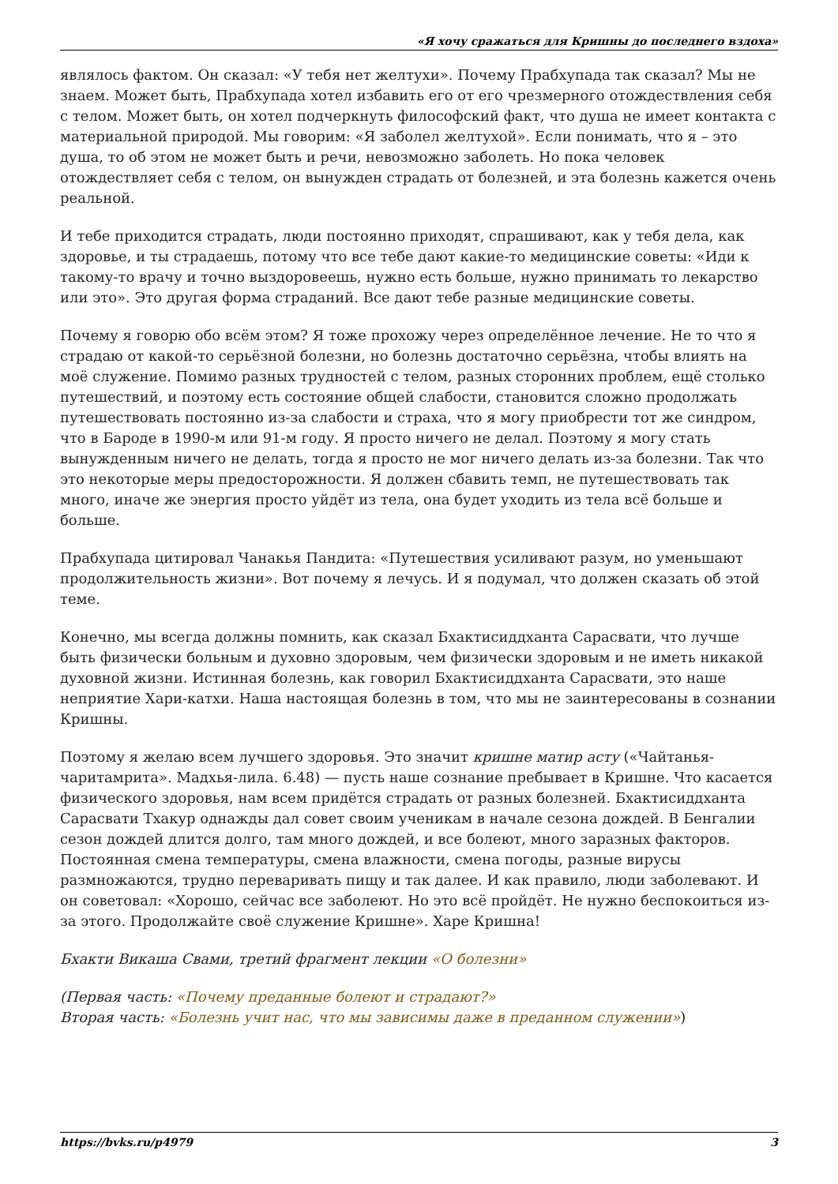«Я хочу сражаться для Кришны до последнего вздоха»
являлось фактом. Он сказал: «У тебя нет желтухи». Почему Прабхупада так сказал? Мы не знаем. Может быть, Прабхупада хотел избавить его от его чрезмерного отождествления себя с телом. Может быть, он хотел подчеркнуть философский факт, что душа не имеет контакта с материальной природой. Мы говорим: «Я заболел желтухой». Если понимать, что я – это душа, то об этом не может быть и речи, невозможно заболеть. Но пока человек отождествляет себя с телом, он вынужден страдать от болезней, и эта болезнь кажется очень реальной.
И тебе приходится страдать, люди постоянно приходят, спрашивают, как у тебя дела, как здоровье, и ты страдаешь, потому что все тебе дают какие-то медицинские советы: «Иди к такому-то врачу и точно выздоровеешь, нужно есть больше, нужно принимать то лекарство или это». Это другая форма страданий. Все дают тебе разные медицинские советы.
Почему я говорю обо всём этом? Я тоже прохожу через определённое лечение. Не то что я страдаю от какой-то серьёзной болезни, но болезнь достаточно серьёзна, чтобы влиять на моё служение. Помимо разных трудностей с телом, разных сторонних проблем, ещё столько путешествий, и поэтому есть состояние общей слабости, становится сложно продолжать путешествовать постоянно из-за слабости и страха, что я могу приобрести тот же синдром, что в Бароде в 1990-м или 91-м году. Я просто ничего не делал. Поэтому я могу стать вынужденным ничего не делать, тогда я просто не мог ничего делать из-за болезни. Так что это некоторые меры предосторожности. Я должен сбавить темп, не путешествовать так много, иначе же энергия просто уйдёт из тела, она будет уходить из тела всё больше и больше.
Прабхупада цитировал Чанакья Пандита: «Путешествия усиливают разум, но уменьшают продолжительность жизни». Вот почему я лечусь. И я подумал, что должен сказать об этой теме.
Конечно, мы всегда должны помнить, как сказал Бхактисиддханта Сарасвати, что лучше быть физически больным и духовно здоровым, чем физически здоровым и не иметь никакой духовной жизни. Истинная болезнь, как говорил Бхактисиддханта Сарасвати, это наше неприятие Хари-катхи. Наша настоящая болезнь в том, что мы не заинтересованы в сознании Кришны.
Поэтому я желаю всем лучшего здоровья. Это значит кришне матир асту («Чайтанья-чаритамрита». Мадхья-лила. 6.48) — пусть наше сознание пребывает в Кришне. Что касается физического здоровья, нам всем придётся страдать от разных болезней. Бхактисиддханта Сарасвати Тхакур однажды дал совет своим ученикам в начале сезона дождей. В Бенгалии сезон дождей длится долго, там много дождей, и все болеют, много заразных факторов. Постоянная смена температуры, смена влажности, смена погоды, разные вирусы размножаются, трудно переваривать пищу и так далее. И как правило, люди заболевают. И он советовал: «Хорошо, сейчас все заболеют. Но это всё пройдёт. Не нужно беспокоиться из-за этого. Продолжайте своё служение Кришне». Харе Кришна!
Бхакти Викаша Свами, третий фрагмент лекции «О болезни»
(Первая часть: «Почему преданные болеют и страдают?»
Вторая часть: «Болезнь учит нас, что мы зависимы даже в преданном служении»)
https://bvks.ru/p4979 3